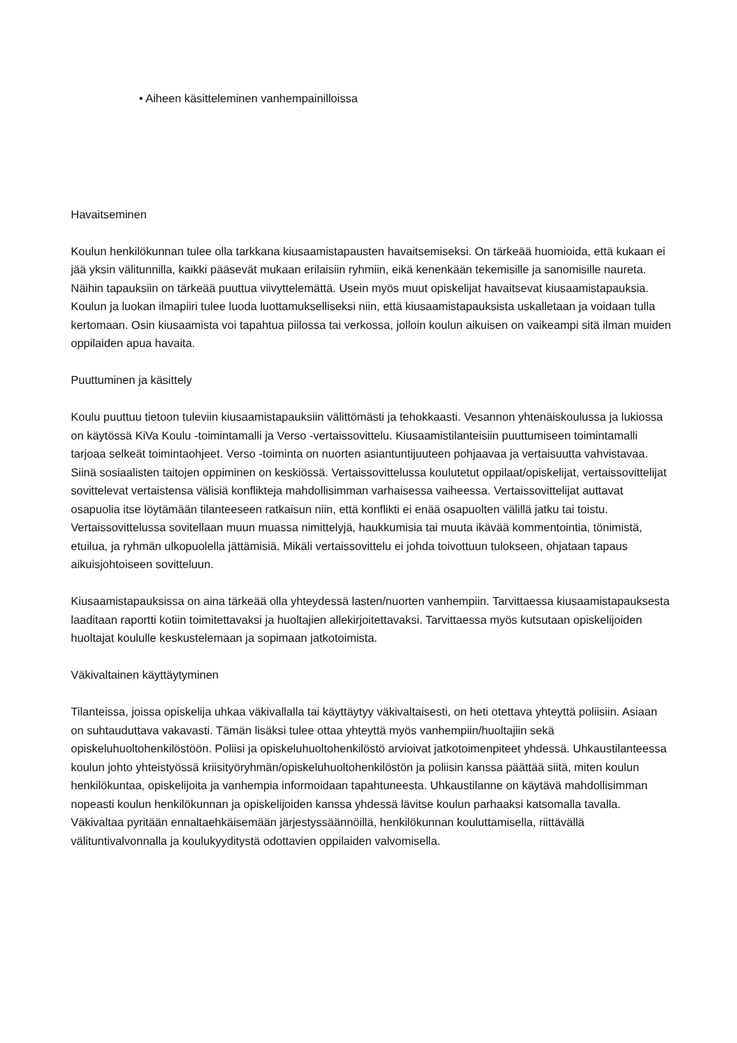• Aiheen käsitteleminen vanhempainilloissa
Havaitseminen
Koulun henkilökunnan tulee olla tarkkana kiusaamistapausten havaitsemiseksi. On tärkeää huomioida, että kukaan ei jää yksin välitunnilla, kaikki pääsevät mukaan erilaisiin ryhmiin, eikä kenenkään tekemisille ja sanomisille naureta. Näihin tapauksiin on tärkeää puuttua viivyttelemättä. Usein myös muut opiskelijat havaitsevat kiusaamistapauksia. Koulun ja luokan ilmapiiri tulee luoda luottamukselliseksi niin, että kiusaamistapauksista uskalletaan ja voidaan tulla kertomaan. Osin kiusaamista voi tapahtua piilossa tai verkossa, jolloin koulun aikuisen on vaikeampi sitä ilman muiden oppilaiden apua havaita.
Puuttuminen ja käsittely
Koulu puuttuu tietoon tuleviin kiusaamistapauksiin välittömästi ja tehokkaasti. Vesannon yhtenäiskoulussa ja lukiossa on käytössä KiVa Koulu -toimintamalli ja Verso -vertaissovittelu. Kiusaamistilanteisiin puuttumiseen toimintamalli tarjoaa selkeät toimintaohjeet. Verso -toiminta on nuorten asiantuntijuuteen pohjaavaa ja vertaisuutta vahvistavaa. Siinä sosiaalisten taitojen oppiminen on keskiössä. Vertaissovittelussa koulutetut oppilaat/opiskelijat, vertaissovittelijat sovittelevat vertaistensa välisiä konflikteja mahdollisimman varhaisessa vaiheessa. Vertaissovittelijat auttavat osapuolia itse löytämään tilanteeseen ratkaisun niin, että konflikti ei enää osapuolten välillä jatku tai toistu. Vertaissovittelussa sovitellaan muun muassa nimittelyjä, haukkumisia tai muuta ikävää kommentointia, tönimistä, etuilua, ja ryhmän ulkopuolella jättämisiä. Mikäli vertaissovittelu ei johda toivottuun tulokseen, ohjataan tapaus aikuisjohtoiseen sovitteluun.
Kiusaamistapauksissa on aina tärkeää olla yhteydessä lasten/nuorten vanhempiin. Tarvittaessa kiusaamistapauksesta laaditaan raportti kotiin toimitettavaksi ja huoltajien allekirjoitettavaksi. Tarvittaessa myös kutsutaan opiskelijoiden huoltajat koululle keskustelemaan ja sopimaan jatkotoimista.
Väkivaltainen käyttäytyminen
Tilanteissa, joissa opiskelija uhkaa väkivallalla tai käyttäytyy väkivaltaisesti, on heti otettava yhteyttä poliisiin. Asiaan on suhtauduttava vakavasti. Tämän lisäksi tulee ottaa yhteyttä myös vanhempiin/huoltajiin sekä opiskeluhuoltohenkilöstöön. Poliisi ja opiskeluhuoltohenkilöstö arvioivat jatkotoimenpiteet yhdessä. Uhkaustilanteessa koulun johto yhteistyössä kriisityöryhmän/opiskeluhuoltohenkilöstön ja poliisin kanssa päättää siitä, miten koulun henkilökuntaa, opiskelijoita ja vanhempia informoidaan tapahtuneesta. Uhkaustilanne on käytävä mahdollisimman nopeasti koulun henkilökunnan ja opiskelijoiden kanssa yhdessä lävitse koulun parhaaksi katsomalla tavalla. Väkivaltaa pyritään ennaltaehkäisemään järjestyssäännöillä, henkilökunnan kouluttamisella, riittävällä välituntivalvonnalla ja koulukyyditystä odottavien oppilaiden valvomisella.